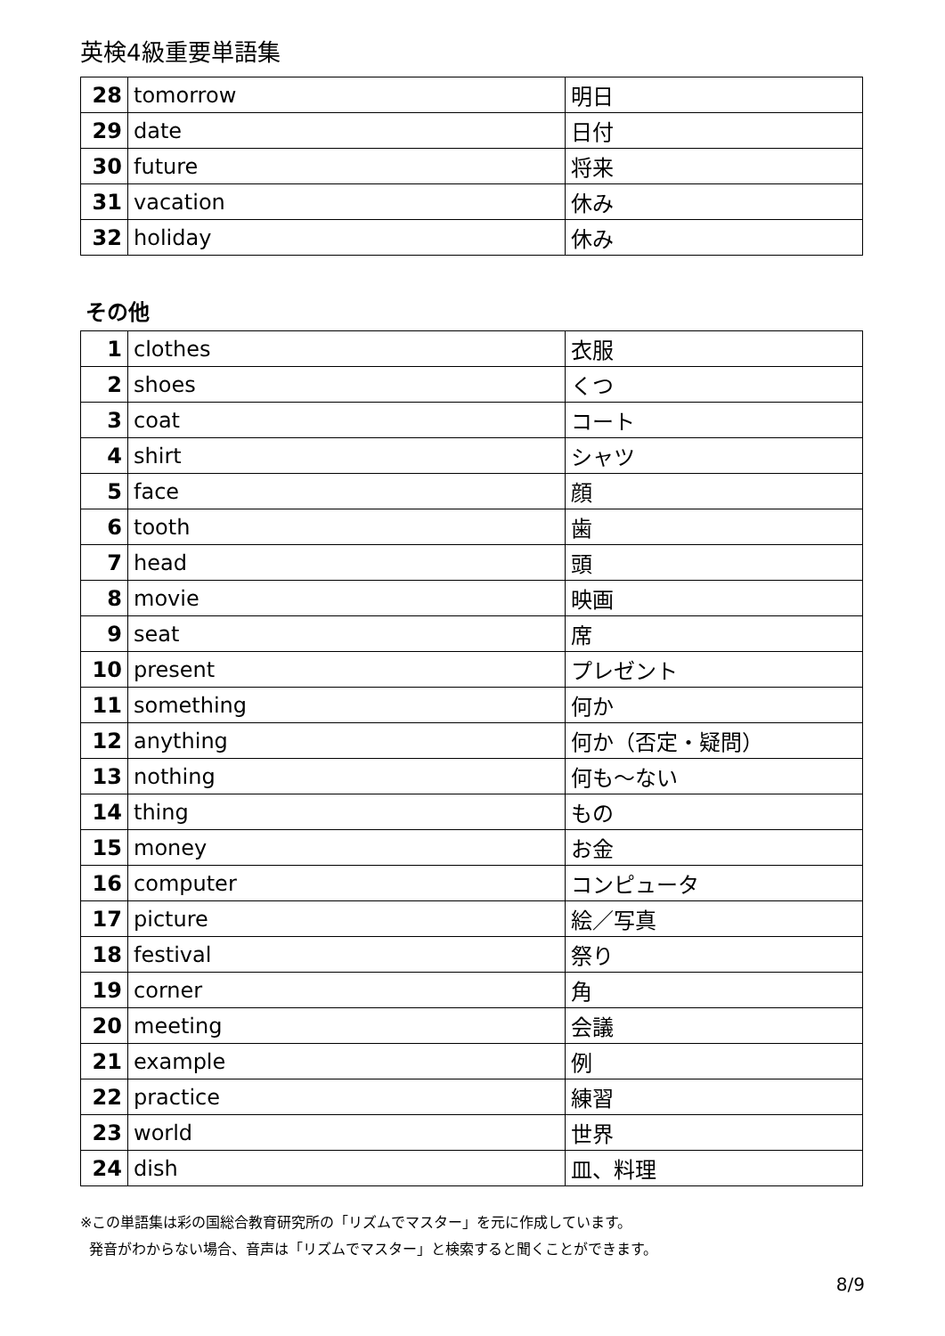英検4級重要単語集
| 28 | tomorrow | 明日 |
| 29 | date | 日付 |
| 30 | future | 将来 |
| 31 | vacation | 休み |
| 32 | holiday | 休み |
その他
| 1 | clothes | 衣服 |
| 2 | shoes | くつ |
| 3 | coat | コート |
| 4 | shirt | シャツ |
| 5 | face | 顔 |
| 6 | tooth | 歯 |
| 7 | head | 頭 |
| 8 | movie | 映画 |
| 9 | seat | 席 |
| 10 | present | プレゼント |
| 11 | something | 何か |
| 12 | anything | 何か（否定・疑問） |
| 13 | nothing | 何も～ない |
| 14 | thing | もの |
| 15 | money | お金 |
| 16 | computer | コンピュータ |
| 17 | picture | 絵／写真 |
| 18 | festival | 祭り |
| 19 | corner | 角 |
| 20 | meeting | 会議 |
| 21 | example | 例 |
| 22 | practice | 練習 |
| 23 | world | 世界 |
| 24 | dish | 皿、料理 |
※この単語集は彩の国総合教育研究所の「リズムでマスター」を元に作成しています。
発音がわからない場合、音声は「リズムでマスター」と検索すると聞くことができます。
8/9